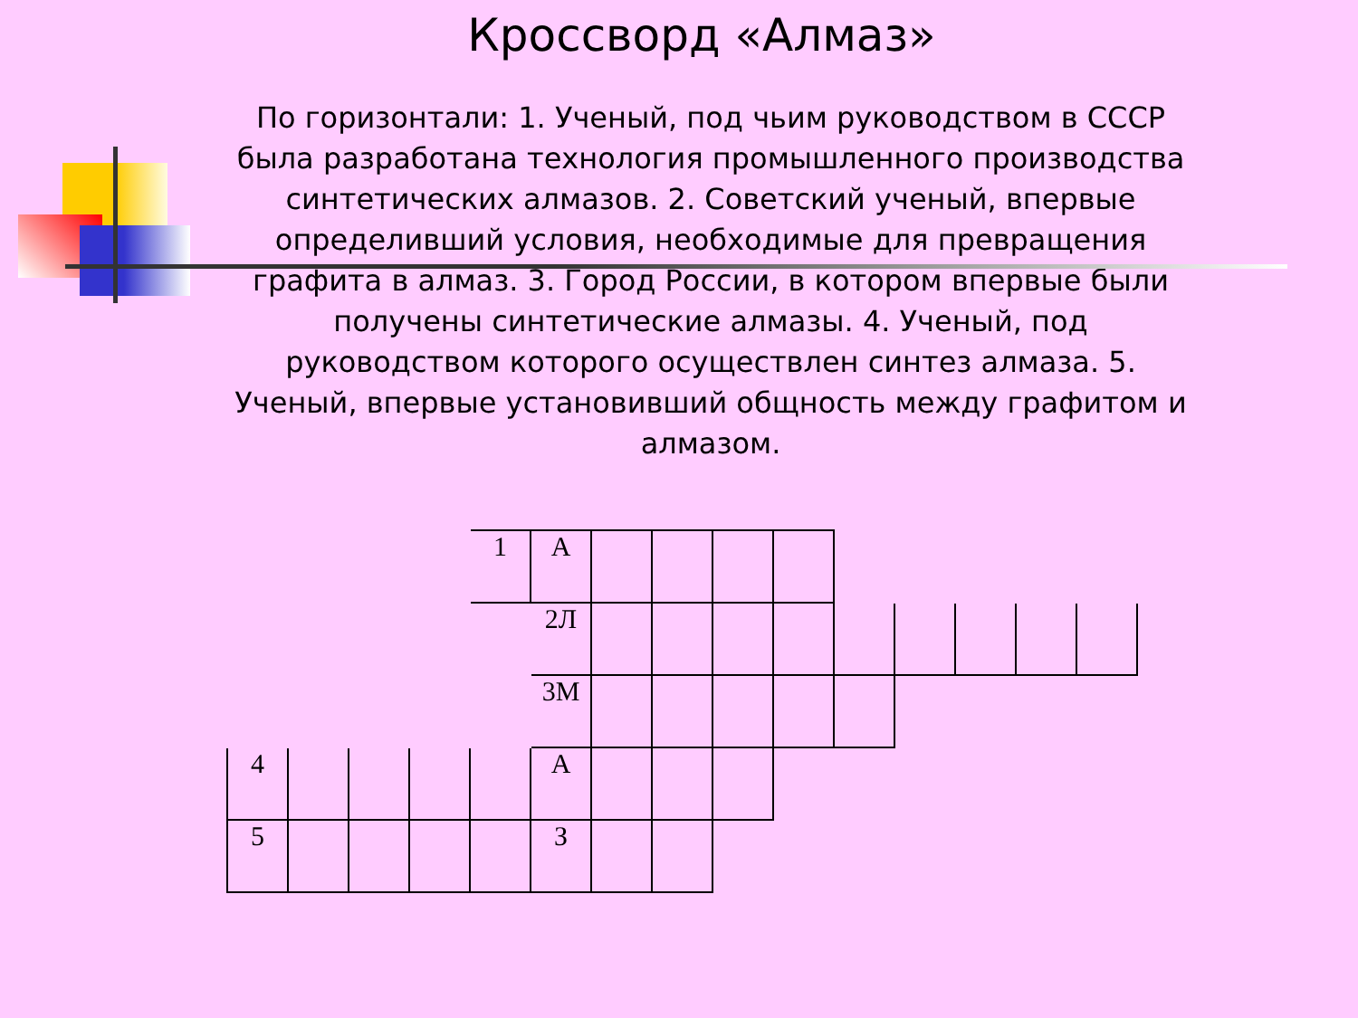Кроссворд «Алмаз»
По горизонтали: 1. Ученый, под чьим руководством в СССР была разработана технология промышленного производства синтетических алмазов. 2. Советский ученый, впервые определивший условия, необходимые для превращения графита в алмаз. 3. Город России, в котором впервые были получены синтетические алмазы. 4. Ученый, под руководством которого осуществлен синтез алмаза. 5. Ученый, впервые установивший общность между графитом и алмазом.
| | | | | 1 | А | | | | | | | | | |
| | | | | | 2Л | | | | | | | | | |
| | | | | | 3М | | | | | | | | | |
| 4 | | | | | А | | | | | | | | | |
| 5 | | | | | З | | | | | | | | | |